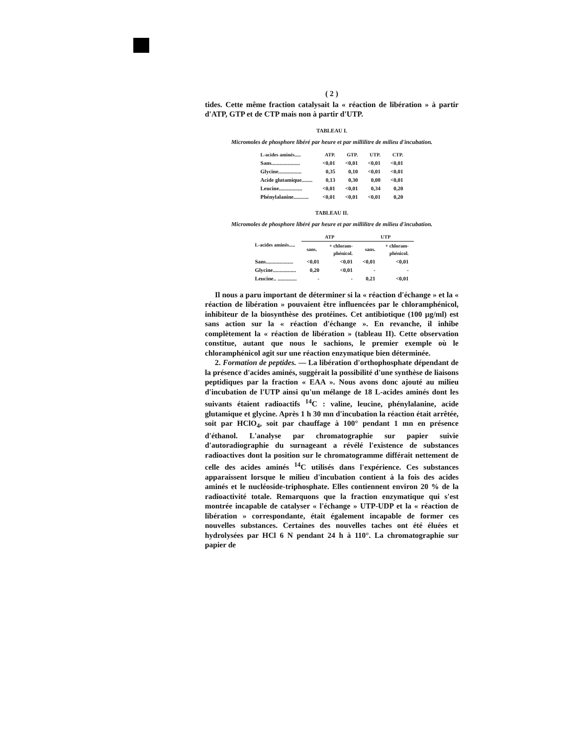( 2 )
tides. Cette même fraction catalysait la « réaction de libération » à partir d'ATP, GTP et de CTP mais non à partir d'UTP.
TABLEAU I.
Micromoles de phosphore libéré par heure et par millilitre de milieu d'incubation.
| L-acides aminés..... | ATP. | GTP. | UTP. | CTP. |
| --- | --- | --- | --- | --- |
| Sans..................... | <0,01 | <0,01 | <0,01 | <0,01 |
| Glycine................. | 0,35 | 0,10 | <0,01 | <0,01 |
| Acide glutamique........ | 0,13 | 0,30 | 0,08 | <0,01 |
| Leucine................. | <0,01 | <0,01 | 0,34 | 0,20 |
| Phénylalanine........... | <0,01 | <0,01 | <0,01 | 0,20 |
TABLEAU II.
Micromoles de phosphore libéré par heure et par millilitre de milieu d'incubation.
| L-acides aminés..... | ATP | | UTP | |
| --- | --- | --- | --- | --- |
| | sans. | + chloram- phénicol. | sans. | + chloram- phénicol. |
| Sans.................... | <0,01 | <0,01 | <0,01 | <0,01 |
| Glycine................. | 0,20 | <0,01 | - | - |
| Leucine.. .............. | - | - | 0,21 | <0,01 |
Il nous a paru important de déterminer si la « réaction d'échange » et la « réaction de libération » pouvaient être influencées par le chloramphénicol, inhibiteur de la biosynthèse des protéines. Cet antibiotique (100 µg/ml) est sans action sur la « réaction d'échange ». En revanche, il inhibe complètement la « réaction de libération » (tableau II). Cette observation constitue, autant que nous le sachions, le premier exemple où le chloramphénicol agit sur une réaction enzymatique bien déterminée.
2. Formation de peptides. — La libération d'orthophosphate dépendant de la présence d'acides aminés, suggérait la possibilité d'une synthèse de liaisons peptidiques par la fraction « EAA ». Nous avons donc ajouté au milieu d'incubation de l'UTP ainsi qu'un mélange de 18 L-acides aminés dont les suivants étaient radioactifs <sup>14</sup>C : valine, leucine, phénylalanine, acide glutamique et glycine. Après 1 h 30 mn d'incubation la réaction était arrêtée, soit par HClO<sub>4</sub>, soit par chauffage à 100° pendant 1 mn en présence d'éthanol. L'analyse par chromatographie sur papier suivie d'autoradiographie du surnageant a révélé l'existence de substances radioactives dont la position sur le chromatogramme différait nettement de celle des acides aminés <sup>14</sup>C utilisés dans l'expérience. Ces substances apparaissent lorsque le milieu d'incubation contient à la fois des acides aminés et le nucléoside-triphosphate. Elles contiennent environ 20 % de la radioactivité totale. Remarquons que la fraction enzymatique qui s'est montrée incapable de catalyser « l'échange » UTP-UDP et la « réaction de libération » correspondante, était également incapable de former ces nouvelles substances. Certaines des nouvelles taches ont été éluées et hydrolysées par HCl 6 N pendant 24 h à 110°. La chromatographie sur papier de